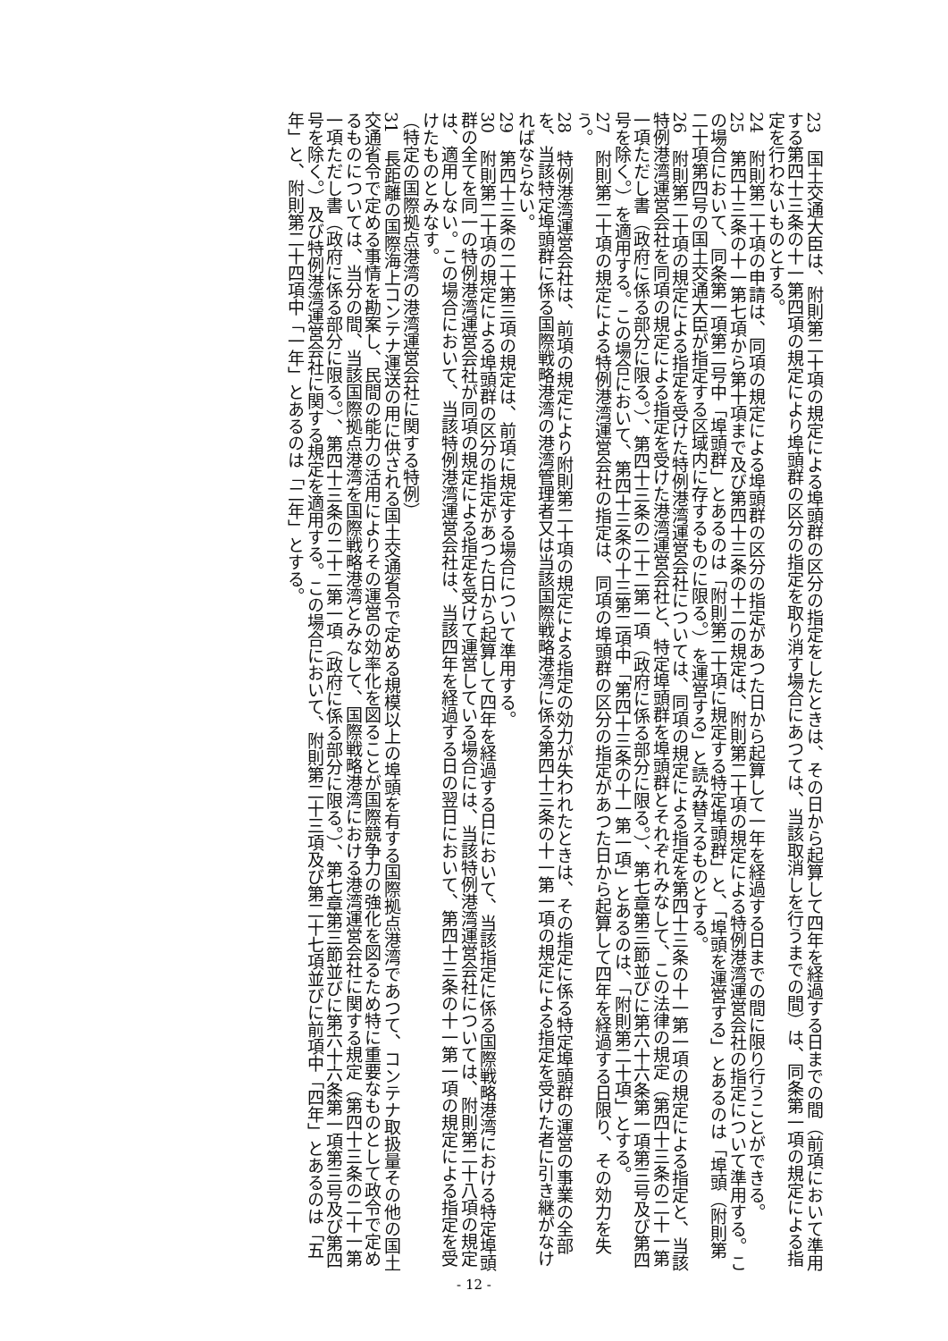23　国土交通大臣は、附則第二十項の規定による埠頭群の区分の指定をしたときは、その日から起算して四年を経過する日までの間（前項において準用する第四十三条の十一第四項の規定により埠頭群の区分の指定を取り消す場合にあつては、当該取消しを行うまでの間）は、同条第一項の規定による指定を行わないものとする。
24　附則第二十項の申請は、同項の規定による埠頭群の区分の指定があつた日から起算して一年を経過する日までの間に限り行うことができる。
25　第四十三条の十一第七項から第十項まで及び第四十三条の十二の規定は、附則第二十項の規定による特例港湾運営会社の指定について準用する。この場合において、同条第一項第二号中「埠頭群」とあるのは「附則第二十項に規定する特定埠頭群」と、「埠頭を運営する」とあるのは「埠頭（附則第二十項第四号の国土交通大臣が指定する区域内に存するものに限る。）を運営する」と読み替えるものとする。
26　附則第二十項の規定による指定を受けた特例港湾運営会社については、同項の規定による指定を第四十三条の十一第一項の規定による指定と、当該特例港湾運営会社を同項の規定による指定を受けた港湾運営会社と、特定埠頭群を埠頭群とそれぞれみなして、この法律の規定（第四十三条の二十一第一項ただし書（政府に係る部分に限る。）、第四十三条の二十二第一項（政府に係る部分に限る。）、第七章第三節並びに第六十六条第一項第三号及び第四号を除く。）を適用する。この場合において、第四十三条の十三第二項中「第四十三条の十一第一項」とあるのは、「附則第二十項」とする。
27　附則第二十項の規定による特例港湾運営会社の指定は、同項の埠頭群の区分の指定があつた日から起算して四年を経過する日限り、その効力を失う。
28　特例港湾運営会社は、前項の規定により附則第二十項の規定による指定の効力が失われたときは、その指定に係る特定埠頭群の運営の事業の全部を、当該特定埠頭群に係る国際戦略港湾の港湾管理者又は当該国際戦略港湾に係る第四十三条の十一第一項の規定による指定を受けた者に引き継がなければならない。
29　第四十三条の二十第三項の規定は、前項に規定する場合について準用する。
30　附則第二十項の規定による埠頭群の区分の指定があつた日から起算して四年を経過する日において、当該指定に係る国際戦略港湾における特定埠頭群の全てを同一の特例港湾運営会社が同項の規定による指定を受けて運営している場合には、当該特例港湾運営会社については、附則第二十八項の規定は、適用しない。この場合において、当該特例港湾運営会社は、当該四年を経過する日の翌日において、第四十三条の十一第一項の規定による指定を受けたものとみなす。
（特定の国際拠点港湾の港湾運営会社に関する特例）
31　長距離の国際海上コンテナ運送の用に供される国土交通省令で定める規模以上の埠頭を有する国際拠点港湾であつて、コンテナ取扱量その他の国土交通省令で定める事情を勘案し、民間の能力の活用によりその運営の効率化を図ることが国際競争力の強化を図るため特に重要なものとして政令で定めるものについては、当分の間、当該国際拠点港湾を国際戦略港湾とみなして、国際戦略港湾における港湾運営会社に関する規定（第四十三条の二十一第一項ただし書（政府に係る部分に限る。）、第四十三条の二十二第一項（政府に係る部分に限る。）、第七章第三節並びに第六十六条第一項第三号及び第四号を除く。）及び特例港湾運営会社に関する規定を適用する。この場合において、附則第二十三項及び第二十七項並びに前項中「四年」とあるのは「五年」と、附則第二十四項中「一年」とあるのは「二年」とする。
- 12 -